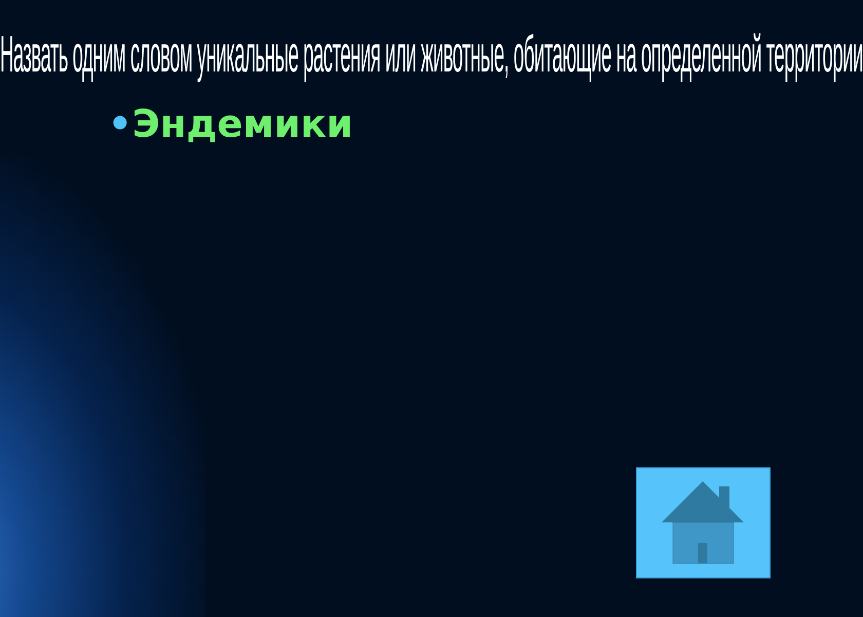Назвать одним словом уникальные растения или животные, обитающие на определенной территории
•Эндемики